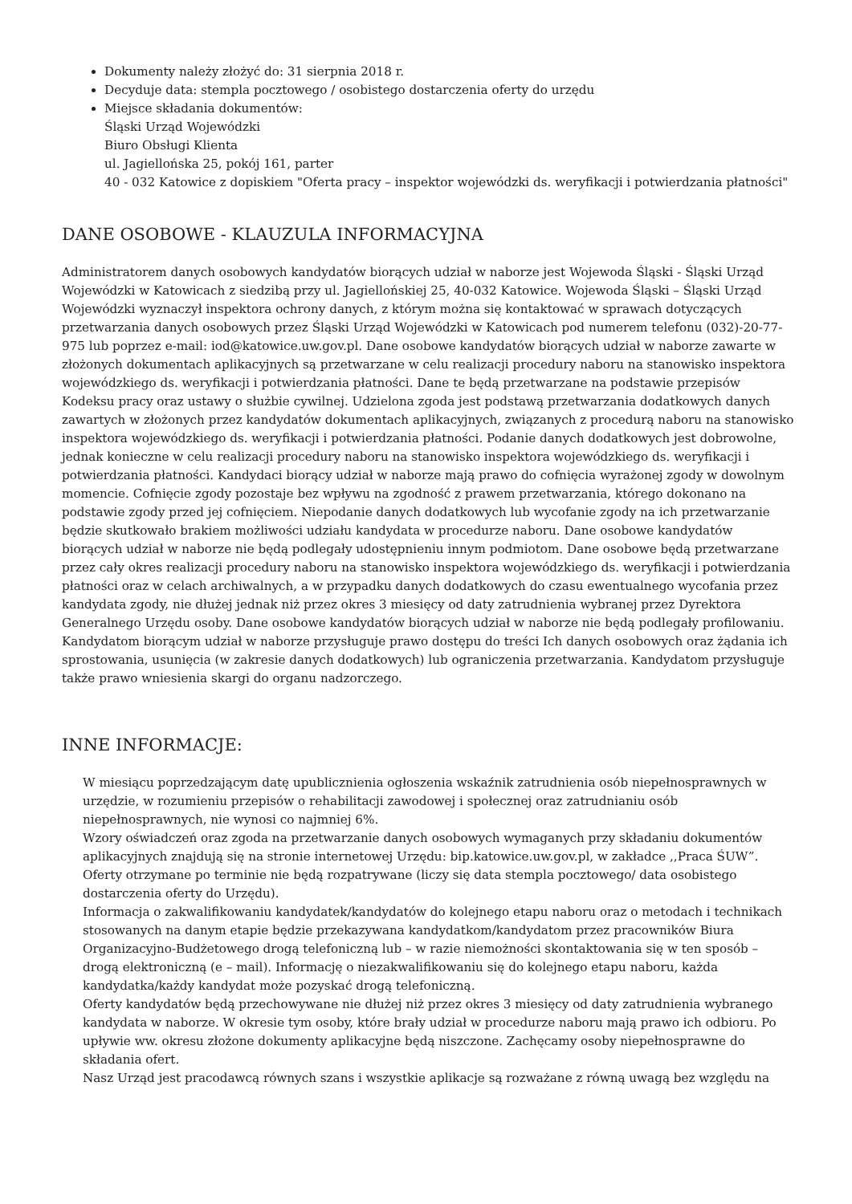Dokumenty należy złożyć do: 31 sierpnia 2018 r.
Decyduje data: stempla pocztowego / osobistego dostarczenia oferty do urzędu
Miejsce składania dokumentów:
Śląski Urząd Wojewódzki
Biuro Obsługi Klienta
ul. Jagiellońska 25, pokój 161, parter
40 - 032 Katowice z dopiskiem "Oferta pracy – inspektor wojewódzki ds. weryfikacji i potwierdzania płatności"
DANE OSOBOWE - KLAUZULA INFORMACYJNA
Administratorem danych osobowych kandydatów biorących udział w naborze jest Wojewoda Śląski - Śląski Urząd Wojewódzki w Katowicach z siedzibą przy ul. Jagiellońskiej 25, 40-032 Katowice. Wojewoda Śląski – Śląski Urząd Wojewódzki wyznaczył inspektora ochrony danych, z którym można się kontaktować w sprawach dotyczących przetwarzania danych osobowych przez Śląski Urząd Wojewódzki w Katowicach pod numerem telefonu (032)-20-77-975 lub poprzez e-mail: iod@katowice.uw.gov.pl. Dane osobowe kandydatów biorących udział w naborze zawarte w złożonych dokumentach aplikacyjnych są przetwarzane w celu realizacji procedury naboru na stanowisko inspektora wojewódzkiego ds. weryfikacji i potwierdzania płatności. Dane te będą przetwarzane na podstawie przepisów Kodeksu pracy oraz ustawy o służbie cywilnej. Udzielona zgoda jest podstawą przetwarzania dodatkowych danych zawartych w złożonych przez kandydatów dokumentach aplikacyjnych, związanych z procedurą naboru na stanowisko inspektora wojewódzkiego ds. weryfikacji i potwierdzania płatności. Podanie danych dodatkowych jest dobrowolne, jednak konieczne w celu realizacji procedury naboru na stanowisko inspektora wojewódzkiego ds. weryfikacji i potwierdzania płatności. Kandydaci biorący udział w naborze mają prawo do cofnięcia wyrażonej zgody w dowolnym momencie. Cofnięcie zgody pozostaje bez wpływu na zgodność z prawem przetwarzania, którego dokonano na podstawie zgody przed jej cofnięciem. Niepodanie danych dodatkowych lub wycofanie zgody na ich przetwarzanie będzie skutkowało brakiem możliwości udziału kandydata w procedurze naboru. Dane osobowe kandydatów biorących udział w naborze nie będą podlegały udostępnieniu innym podmiotom. Dane osobowe będą przetwarzane przez cały okres realizacji procedury naboru na stanowisko inspektora wojewódzkiego ds. weryfikacji i potwierdzania płatności oraz w celach archiwalnych, a w przypadku danych dodatkowych do czasu ewentualnego wycofania przez kandydata zgody, nie dłużej jednak niż przez okres 3 miesięcy od daty zatrudnienia wybranej przez Dyrektora Generalnego Urzędu osoby. Dane osobowe kandydatów biorących udział w naborze nie będą podlegały profilowaniu. Kandydatom biorącym udział w naborze przysługuje prawo dostępu do treści Ich danych osobowych oraz żądania ich sprostowania, usunięcia (w zakresie danych dodatkowych) lub ograniczenia przetwarzania. Kandydatom przysługuje także prawo wniesienia skargi do organu nadzorczego.
INNE INFORMACJE:
W miesiącu poprzedzającym datę upublicznienia ogłoszenia wskaźnik zatrudnienia osób niepełnosprawnych w urzędzie, w rozumieniu przepisów o rehabilitacji zawodowej i społecznej oraz zatrudnianiu osób niepełnosprawnych, nie wynosi co najmniej 6%.
Wzory oświadczeń oraz zgoda na przetwarzanie danych osobowych wymaganych przy składaniu dokumentów aplikacyjnych znajdują się na stronie internetowej Urzędu: bip.katowice.uw.gov.pl, w zakładce ,,Praca ŚUW”.
Oferty otrzymane po terminie nie będą rozpatrywane (liczy się data stempla pocztowego/ data osobistego dostarczenia oferty do Urzędu).
Informacja o zakwalifikowaniu kandydatek/kandydatów do kolejnego etapu naboru oraz o metodach i technikach stosowanych na danym etapie będzie przekazywana kandydatkom/kandydatom przez pracowników Biura Organizacyjno-Budżetowego drogą telefoniczną lub – w razie niemożności skontaktowania się w ten sposób – drogą elektroniczną (e – mail). Informację o niezakwalifikowaniu się do kolejnego etapu naboru, każda kandydatka/każdy kandydat może pozyskać drogą telefoniczną.
Oferty kandydatów będą przechowywane nie dłużej niż przez okres 3 miesięcy od daty zatrudnienia wybranego kandydata w naborze. W okresie tym osoby, które brały udział w procedurze naboru mają prawo ich odbioru. Po upływie ww. okresu złożone dokumenty aplikacyjne będą niszczone. Zachęcamy osoby niepełnosprawne do składania ofert.
Nasz Urząd jest pracodawcą równych szans i wszystkie aplikacje są rozważane z równą uwagą bez względu na